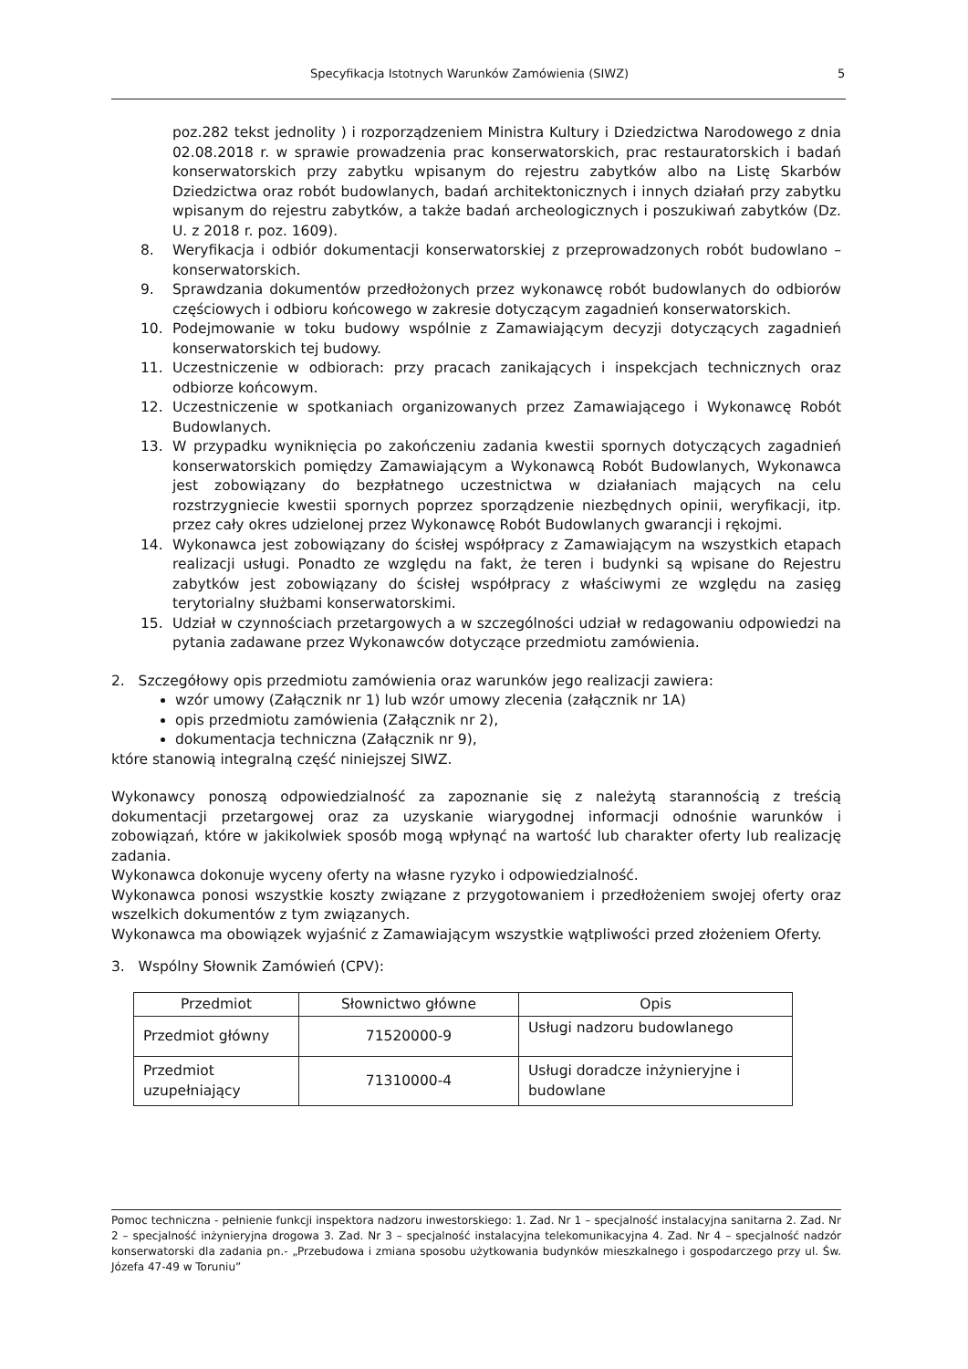Specyfikacja Istotnych Warunków Zamówienia (SIWZ) 5
poz.282 tekst jednolity ) i rozporządzeniem Ministra Kultury i Dziedzictwa Narodowego z dnia 02.08.2018 r. w sprawie prowadzenia prac konserwatorskich, prac restauratorskich i badań konserwatorskich przy zabytku wpisanym do rejestru zabytków albo na Listę Skarbów Dziedzictwa oraz robót budowlanych, badań architektonicznych i innych działań przy zabytku wpisanym do rejestru zabytków, a także badań archeologicznych i poszukiwań zabytków (Dz. U. z 2018 r. poz. 1609).
8. Weryfikacja i odbiór dokumentacji konserwatorskiej z przeprowadzonych robót budowlano – konserwatorskich.
9. Sprawdzania dokumentów przedłożonych przez wykonawcę robót budowlanych do odbiorów częściowych i odbioru końcowego w zakresie dotyczącym zagadnień konserwatorskich.
10. Podejmowanie w toku budowy wspólnie z Zamawiającym decyzji dotyczących zagadnień konserwatorskich tej budowy.
11. Uczestniczenie w odbiorach: przy pracach zanikających i inspekcjach technicznych oraz odbiorze końcowym.
12. Uczestniczenie w spotkaniach organizowanych przez Zamawiającego i Wykonawcę Robót Budowlanych.
13. W przypadku wyniknięcia po zakończeniu zadania kwestii spornych dotyczących zagadnień konserwatorskich pomiędzy Zamawiającym a Wykonawcą Robót Budowlanych, Wykonawca jest zobowiązany do bezpłatnego uczestnictwa w działaniach mających na celu rozstrzygniecie kwestii spornych poprzez sporządzenie niezbędnych opinii, weryfikacji, itp. przez cały okres udzielonej przez Wykonawcę Robót Budowlanych gwarancji i rękojmi.
14. Wykonawca jest zobowiązany do ścisłej współpracy z Zamawiającym na wszystkich etapach realizacji usługi. Ponadto ze względu na fakt, że teren i budynki są wpisane do Rejestru zabytków jest zobowiązany do ścisłej współpracy z właściwymi ze względu na zasięg terytorialny służbami konserwatorskimi.
15. Udział w czynnościach przetargowych a w szczególności udział w redagowaniu odpowiedzi na pytania zadawane przez Wykonawców dotyczące przedmiotu zamówienia.
2. Szczegółowy opis przedmiotu zamówienia oraz warunków jego realizacji zawiera:
wzór umowy (Załącznik nr 1) lub wzór umowy zlecenia (załącznik nr 1A)
opis przedmiotu zamówienia (Załącznik nr 2),
dokumentacja techniczna (Załącznik nr 9),
które stanowią integralną część niniejszej SIWZ.
Wykonawcy ponoszą odpowiedzialność za zapoznanie się z należytą starannością z treścią dokumentacji przetargowej oraz za uzyskanie wiarygodnej informacji odnośnie warunków i zobowiązań, które w jakikolwiek sposób mogą wpłynąć na wartość lub charakter oferty lub realizację zadania.
Wykonawca dokonuje wyceny oferty na własne ryzyko i odpowiedzialność.
Wykonawca ponosi wszystkie koszty związane z przygotowaniem i przedłożeniem swojej oferty oraz wszelkich dokumentów z tym związanych.
Wykonawca ma obowiązek wyjaśnić z Zamawiającym wszystkie wątpliwości przed złożeniem Oferty.
3. Wspólny Słownik Zamówień (CPV):
| Przedmiot | Słownictwo główne | Opis |
| --- | --- | --- |
| Przedmiot główny | 71520000-9 | Usługi nadzoru budowlanego |
| Przedmiot uzupełniający | 71310000-4 | Usługi doradcze inżynieryjne i budowlane |
Pomoc techniczna - pełnienie funkcji inspektora nadzoru inwestorskiego: 1. Zad. Nr 1 – specjalność instalacyjna sanitarna 2. Zad. Nr 2 – specjalność inżynieryjna drogowa 3. Zad. Nr 3 – specjalność instalacyjna telekomunikacyjna 4. Zad. Nr 4 – specjalność nadzór konserwatorski dla zadania pn.- „Przebudowa i zmiana sposobu użytkowania budynków mieszkalnego i gospodarczego przy ul. Św. Józefa 47-49 w Toruniu”